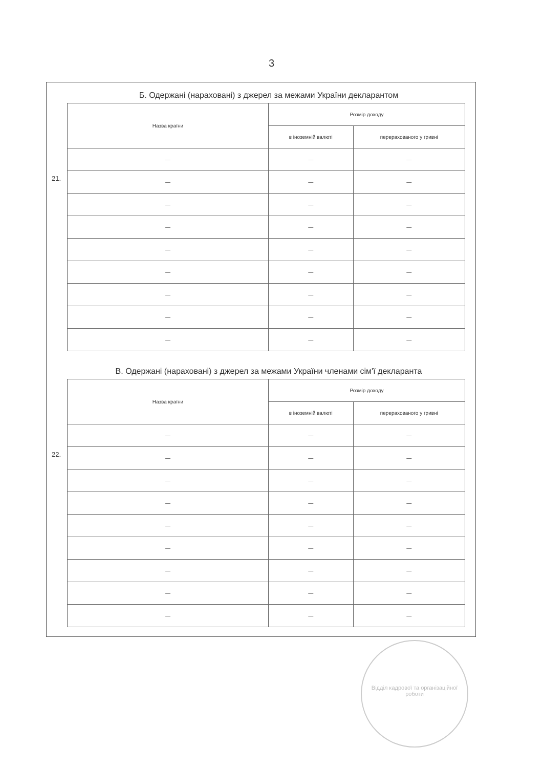3
Б. Одержані (нараховані) з джерел за межами України декларантом
21.
| Назва країни | Розмір доходу | |
| --- | --- | --- |
| | в іноземній валюті | перерахованого у гривні |
| — | — | — |
| — | — | — |
| — | — | — |
| — | — | — |
| — | — | — |
| — | — | — |
| — | — | — |
| — | — | — |
| — | — | — |
В. Одержані (нараховані) з джерел за межами України членами сім'ї декларанта
22.
| Назва країни | Розмір доходу | |
| --- | --- | --- |
| | в іноземній валюті | перерахованого у гривні |
| — | — | — |
| — | — | — |
| — | — | — |
| — | — | — |
| — | — | — |
| — | — | — |
| — | — | — |
| — | — | — |
| — | — | — |
Відділ кадрової та організаційної роботи